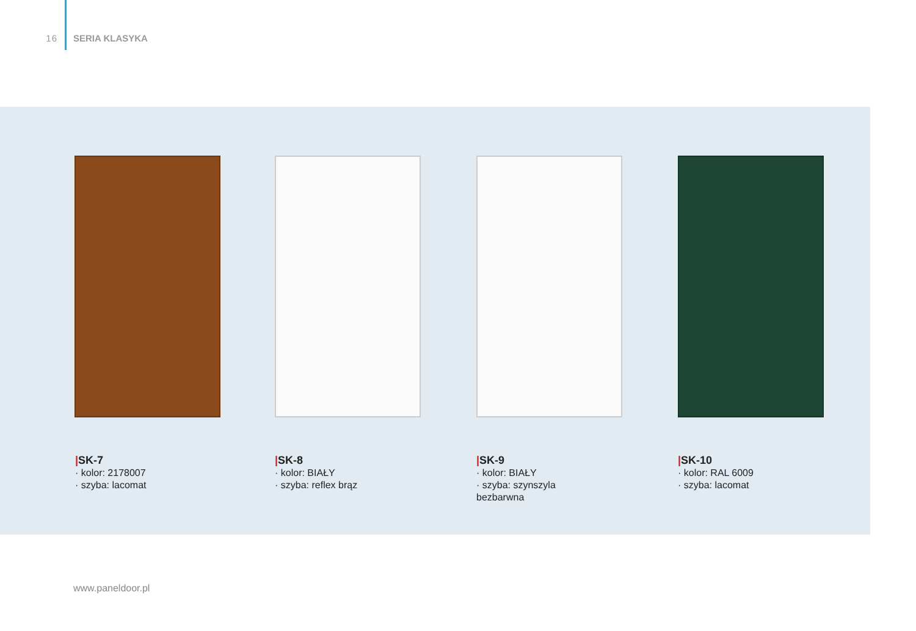16 SERIA KLASYKA
|SK-7
· kolor: 2178007
· szyba: lacomat
|SK-8
· kolor: BIAŁY
· szyba: reflex brąz
|SK-9
· kolor: BIAŁY
· szyba: szynszyla bezbarwna
|SK-10
· kolor: RAL 6009
· szyba: lacomat
www.paneldoor.pl